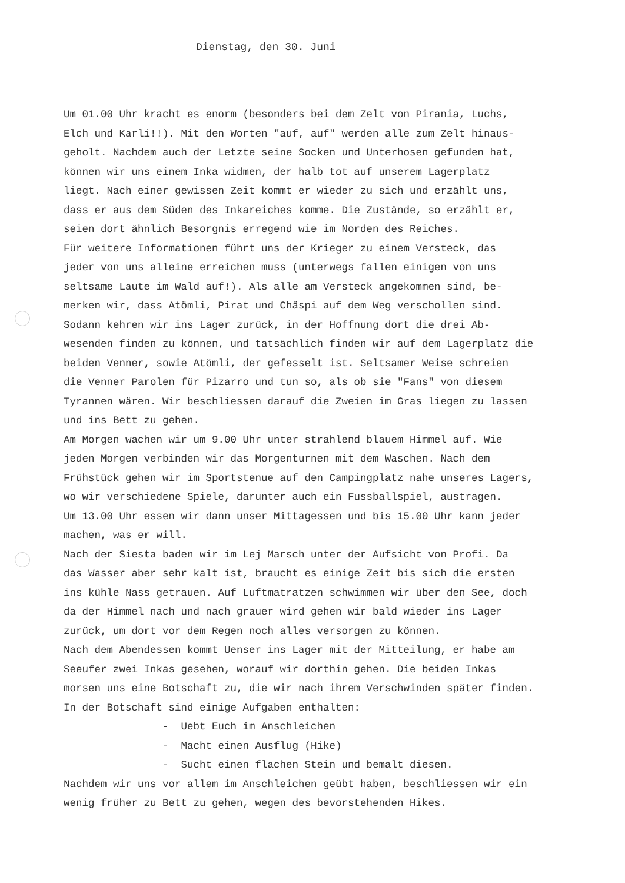Dienstag, den 30. Juni
Um 01.00 Uhr kracht es enorm (besonders bei dem Zelt von Pirania, Luchs, Elch und Karli!!). Mit den Worten "auf, auf" werden alle zum Zelt hinaus- geholt. Nachdem auch der Letzte seine Socken und Unterhosen gefunden hat, können wir uns einem Inka widmen, der halb tot auf unserem Lagerplatz liegt. Nach einer gewissen Zeit kommt er wieder zu sich und erzählt uns, dass er aus dem Süden des Inkareiches komme. Die Zustände, so erzählt er, seien dort ähnlich Besorgnis erregend wie im Norden des Reiches. Für weitere Informationen führt uns der Krieger zu einem Versteck, das jeder von uns alleine erreichen muss (unterwegs fallen einigen von uns seltsame Laute im Wald auf!). Als alle am Versteck angekommen sind, be- merken wir, dass Atömli, Pirat und Chäspi auf dem Weg verschollen sind. Sodann kehren wir ins Lager zurück, in der Hoffnung dort die drei Ab- wesenden finden zu können, und tatsächlich finden wir auf dem Lagerplatz die beiden Venner, sowie Atömli, der gefesselt ist. Seltsamer Weise schreien die Venner Parolen für Pizarro und tun so, als ob sie "Fans" von diesem Tyrannen wären. Wir beschliessen darauf die Zweien im Gras liegen zu lassen und ins Bett zu gehen. Am Morgen wachen wir um 9.00 Uhr unter strahlend blauem Himmel auf. Wie jeden Morgen verbinden wir das Morgenturnen mit dem Waschen. Nach dem Frühstück gehen wir im Sportstenue auf den Campingplatz nahe unseres Lagers, wo wir verschiedene Spiele, darunter auch ein Fussballspiel, austragen. Um 13.00 Uhr essen wir dann unser Mittagessen und bis 15.00 Uhr kann jeder machen, was er will. Nach der Siesta baden wir im Lej Marsch unter der Aufsicht von Profi. Da das Wasser aber sehr kalt ist, braucht es einige Zeit bis sich die ersten ins kühle Nass getrauen. Auf Luftmatratzen schwimmen wir über den See, doch da der Himmel nach und nach grauer wird gehen wir bald wieder ins Lager zurück, um dort vor dem Regen noch alles versorgen zu können. Nach dem Abendessen kommt Uenser ins Lager mit der Mitteilung, er habe am Seeufer zwei Inkas gesehen, worauf wir dorthin gehen. Die beiden Inkas morsen uns eine Botschaft zu, die wir nach ihrem Verschwinden später finden. In der Botschaft sind einige Aufgaben enthalten: - Uebt Euch im Anschleichen - Macht einen Ausflug (Hike) - Sucht einen flachen Stein und bemalt diesen. Nachdem wir uns vor allem im Anschleichen geübt haben, beschliessen wir ein wenig früher zu Bett zu gehen, wegen des bevorstehenden Hikes.